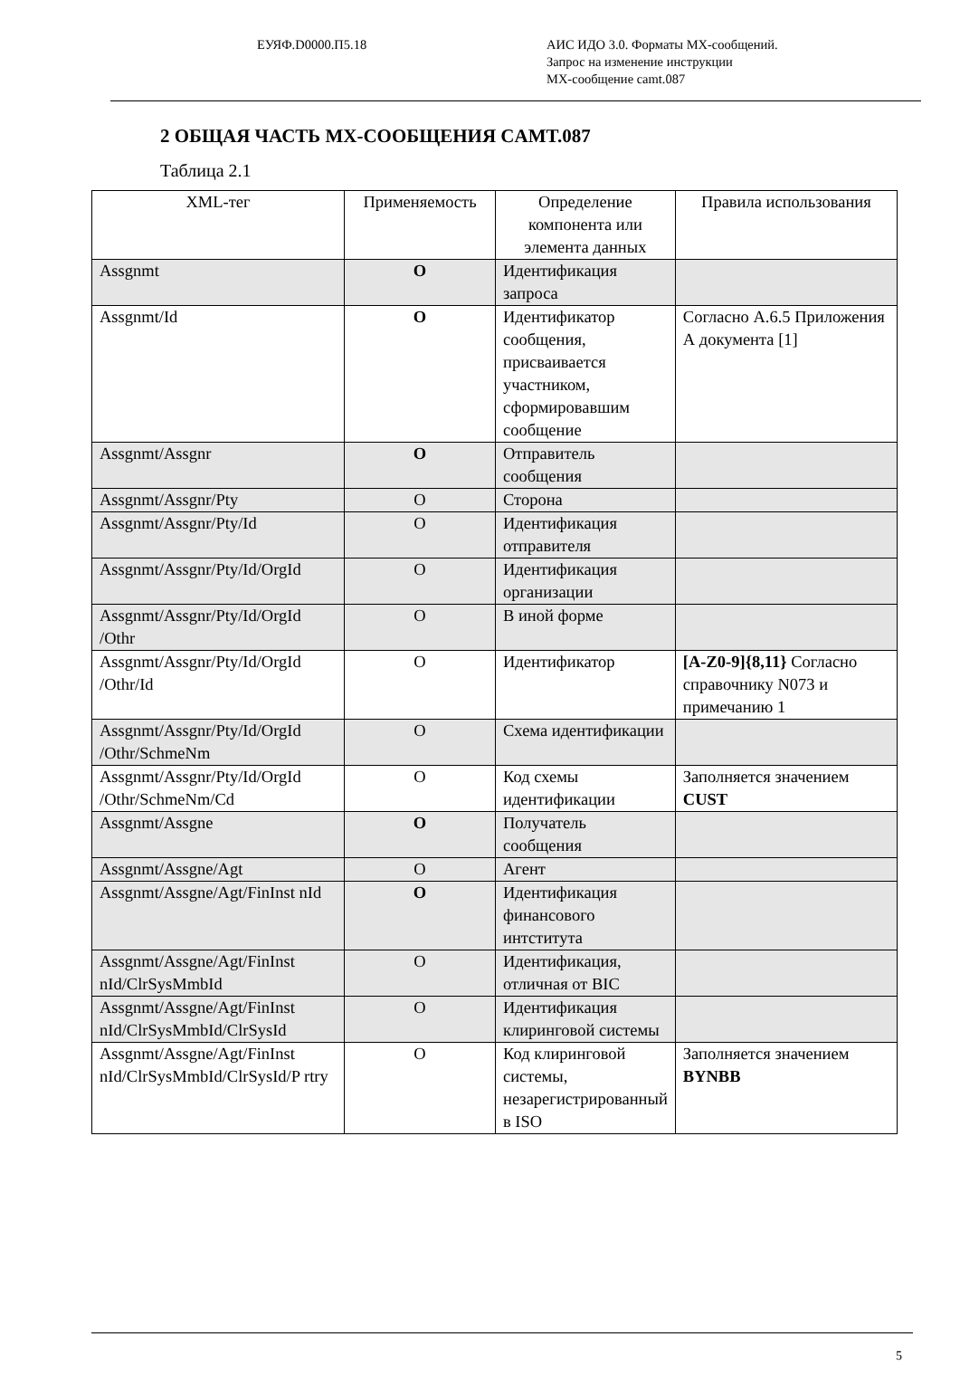ЕУЯФ.D0000.П5.18 АИС ИДО 3.0. Форматы МХ-сообщений.
Запрос на изменение инструкции
МХ-сообщение camt.087
2 ОБЩАЯ ЧАСТЬ MX-СООБЩЕНИЯ CAMT.087
Таблица 2.1
| XML-тег | Применяемость | Определение компонента или элемента данных | Правила использования |
| --- | --- | --- | --- |
| Assgnmt | O | Идентификация запроса | |
| Assgnmt/Id | O | Идентификатор сообщения, присваивается участником, сформировавшим сообщение | Согласно А.6.5 Приложения А документа [1] |
| Assgnmt/Assgnr | O | Отправитель сообщения | |
| Assgnmt/Assgnr/Pty | O | Сторона | |
| Assgnmt/Assgnr/Pty/Id | O | Идентификация отправителя | |
| Assgnmt/Assgnr/Pty/Id/OrgId | O | Идентификация организации | |
| Assgnmt/Assgnr/Pty/Id/OrgId /Othr | O | В иной форме | |
| Assgnmt/Assgnr/Pty/Id/OrgId /Othr/Id | O | Идентификатор | [A-Z0-9]{8,11} Согласно справочнику N073 и примечанию 1 |
| Assgnmt/Assgnr/Pty/Id/OrgId /Othr/SchmeNm | O | Схема идентификации | |
| Assgnmt/Assgnr/Pty/Id/OrgId /Othr/SchmeNm/Cd | O | Код схемы идентификации | Заполняется значением CUST |
| Assgnmt/Assgne | O | Получатель сообщения | |
| Assgnmt/Assgne/Agt | O | Агент | |
| Assgnmt/Assgne/Agt/FinInst nId | O | Идентификация финансового интститута | |
| Assgnmt/Assgne/Agt/FinInst nId/ClrSysMmbId | O | Идентификация, отличная от BIC | |
| Assgnmt/Assgne/Agt/FinInst nId/ClrSysMmbId/ClrSysId | O | Идентификация клиринговой системы | |
| Assgnmt/Assgne/Agt/FinInst nId/ClrSysMmbId/ClrSysId/P rtry | O | Код клиринговой системы, незарегистрированный в ISO | Заполняется значением BYNBB |
5